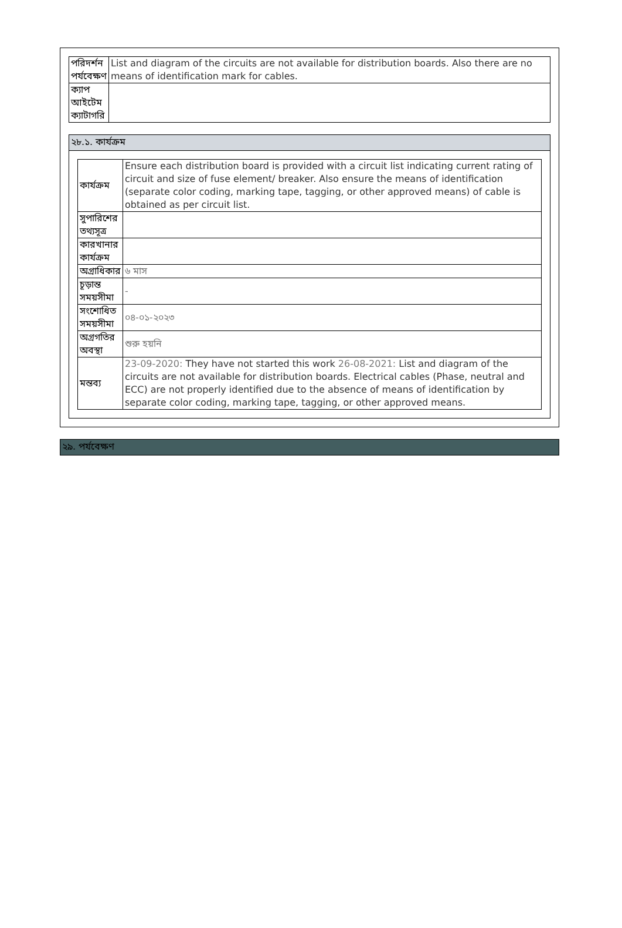| পরিদর্শন পর্যবেক্ষণ | List and diagram of the circuits are not available for distribution boards. Also there are no means of identification mark for cables. |
| ক্যাপ আইটেম ক্যাটাগরি | |
২৮.১. কার্যক্রম
| কার্যক্রম | Ensure each distribution board is provided with a circuit list indicating current rating of circuit and size of fuse element/ breaker. Also ensure the means of identification (separate color coding, marking tape, tagging, or other approved means) of cable is obtained as per circuit list. |
| সুপারিশের তথ্যসূত্র | |
| কারখানার কার্যক্রম | |
| অগ্রাধিকার | ৬ মাস |
| চূড়ান্ত সময়সীমা | - |
| সংশোধিত সময়সীমা | ০৪-০১-২০২৩ |
| অগ্রগতির অবস্থা | শুরু হয়নি |
| মন্তব্য | 23-09-2020: They have not started this work 26-08-2021: List and diagram of the circuits are not available for distribution boards. Electrical cables (Phase, neutral and ECC) are not properly identified due to the absence of means of identification by separate color coding, marking tape, tagging, or other approved means. |
২৯. পর্যবেক্ষণ